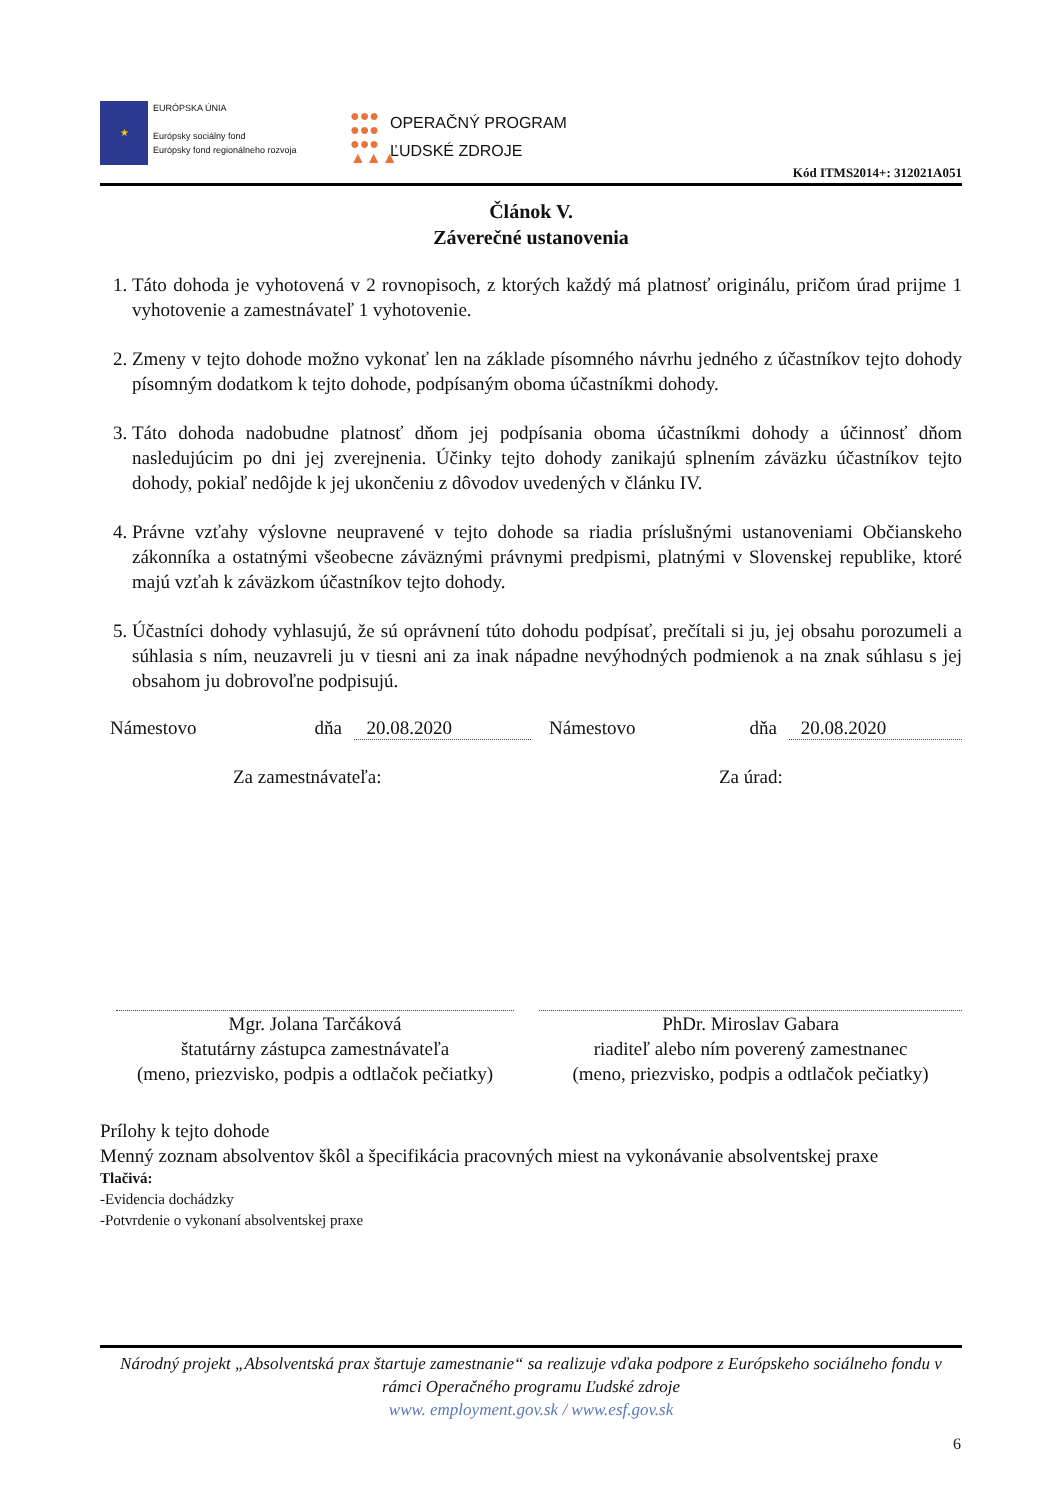★
EURÓPSKA ÚNIA
Európsky sociálny fond
Európsky fond regionálneho rozvoja
●●●
●●●
●●●
▲▲▲
OPERAČNÝ PROGRAM
ĽUDSKÉ ZDROJE
Kód ITMS2014+: 312021A051
Článok V.
Záverečné ustanovenia
1. Táto dohoda je vyhotovená v 2 rovnopisoch, z ktorých každý má platnosť originálu, pričom úrad prijme 1 vyhotovenie a zamestnávateľ 1 vyhotovenie.
2. Zmeny v tejto dohode možno vykonať len na základe písomného návrhu jedného z účastníkov tejto dohody písomným dodatkom k tejto dohode, podpísaným oboma účastníkmi dohody.
3. Táto dohoda nadobudne platnosť dňom jej podpísania oboma účastníkmi dohody a účinnosť dňom nasledujúcim po dni jej zverejnenia. Účinky tejto dohody zanikajú splnením záväzku účastníkov tejto dohody, pokiaľ nedôjde k jej ukončeniu z dôvodov uvedených v článku IV.
4. Právne vzťahy výslovne neupravené v tejto dohode sa riadia príslušnými ustanoveniami Občianskeho zákonníka a ostatnými všeobecne záväznými právnymi predpismi, platnými v Slovenskej republike, ktoré majú vzťah k záväzkom účastníkov tejto dohody.
5. Účastníci dohody vyhlasujú, že sú oprávnení túto dohodu podpísať, prečítali si ju, jej obsahu porozumeli a súhlasia s ním, neuzavreli ju v tiesni ani za inak nápadne nevýhodných podmienok a na znak súhlasu s jej obsahom ju dobrovoľne podpisujú.
Námestovo dňa 20.08.2020 Námestovo dňa 20.08.2020
Za zamestnávateľa: Za úrad:
Mgr. Jolana Tarčáková
štatutárny zástupca zamestnávateľa
(meno, priezvisko, podpis a odtlačok pečiatky)
PhDr. Miroslav Gabara
riaditeľ alebo ním poverený zamestnanec
(meno, priezvisko, podpis a odtlačok pečiatky)
Prílohy k tejto dohode
Menný zoznam absolventov škôl a špecifikácia pracovných miest na vykonávanie absolventskej praxe
Tlačivá:
-Evidencia dochádzky
-Potvrdenie o vykonaní absolventskej praxe
Národný projekt „Absolventská prax štartuje zamestnanie“ sa realizuje vďaka podpore z Európskeho sociálneho fondu v rámci Operačného programu Ľudské zdroje
www. employment.gov.sk / www.esf.gov.sk
6